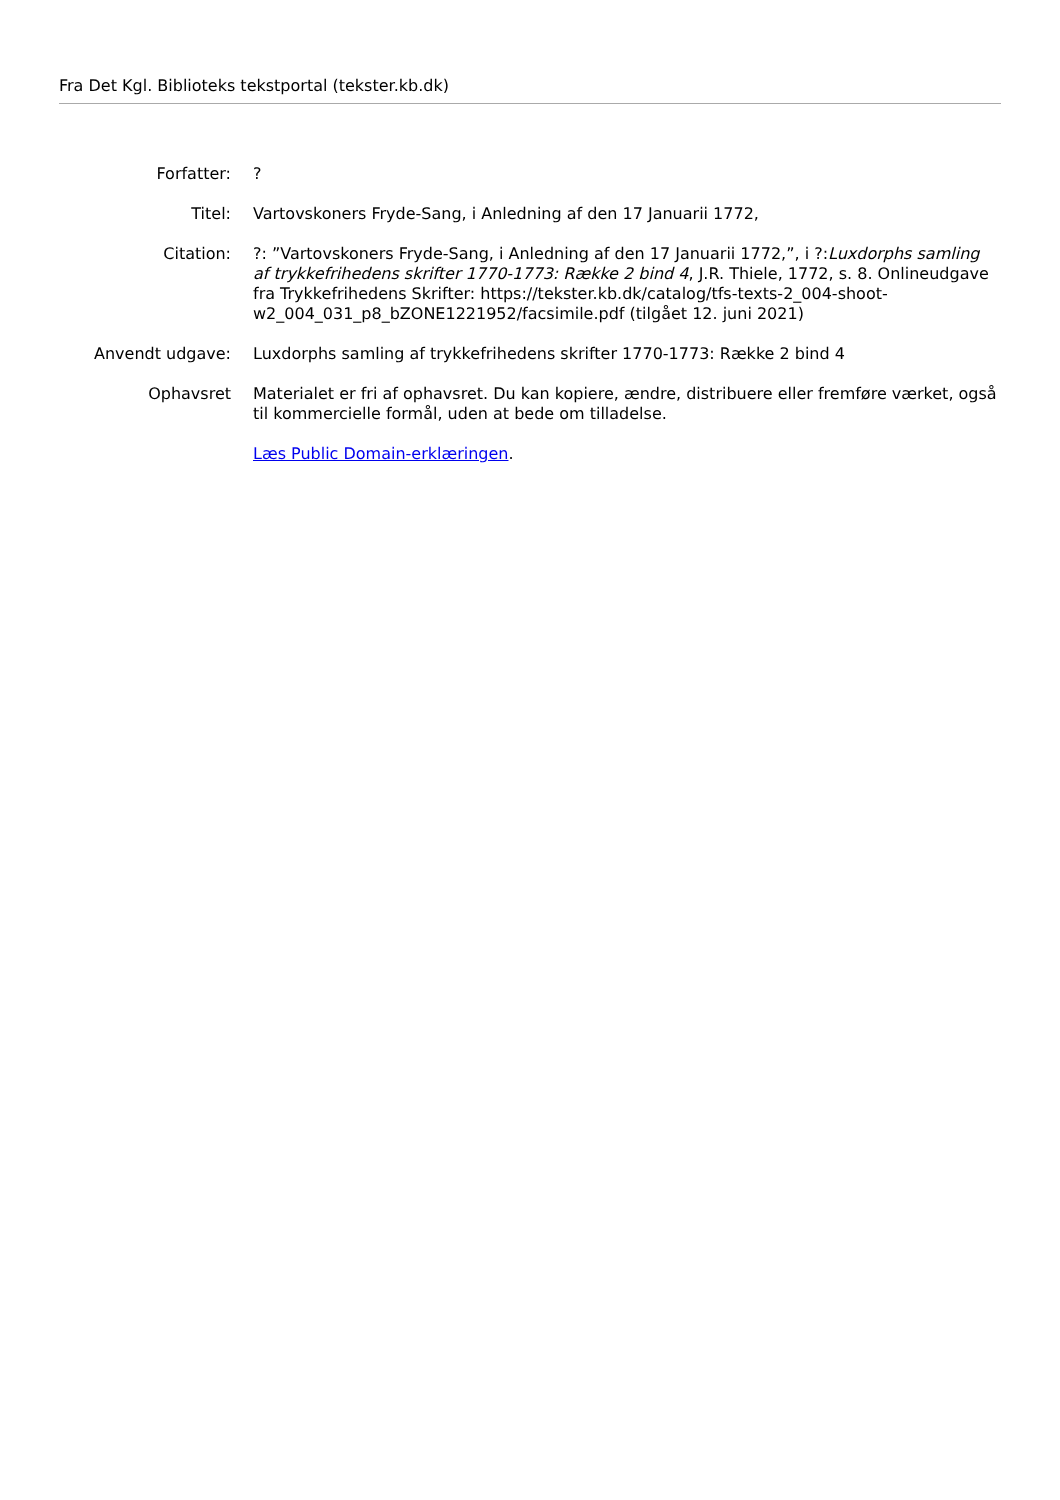Fra Det Kgl. Biblioteks tekstportal (tekster.kb.dk)
| Forfatter: | ? |
| Titel: | Vartovskoners Fryde-Sang, i Anledning af den 17 Januarii 1772, |
| Citation: | ?: ”Vartovskoners Fryde-Sang, i Anledning af den 17 Januarii 1772,”, i ?: Luxdorphs samling af trykkefrihedens skrifter 1770-1773: Række 2 bind 4 , J.R. Thiele, 1772, s. 8. Onlineudgave fra Trykkefrihedens Skrifter: https://tekster.kb.dk/catalog/tfs-texts-2_004-shoot-w2_004_031_p8_bZONE1221952/facsimile.pdf (tilgået 12. juni 2021) |
| Anvendt udgave: | Luxdorphs samling af trykkefrihedens skrifter 1770-1773: Række 2 bind 4 |
| Ophavsret | Materialet er fri af ophavsret. Du kan kopiere, ændre, distribuere eller fremføre værket, også til kommercielle formål, uden at bede om tilladelse. Læs Public Domain-erklæringen . |